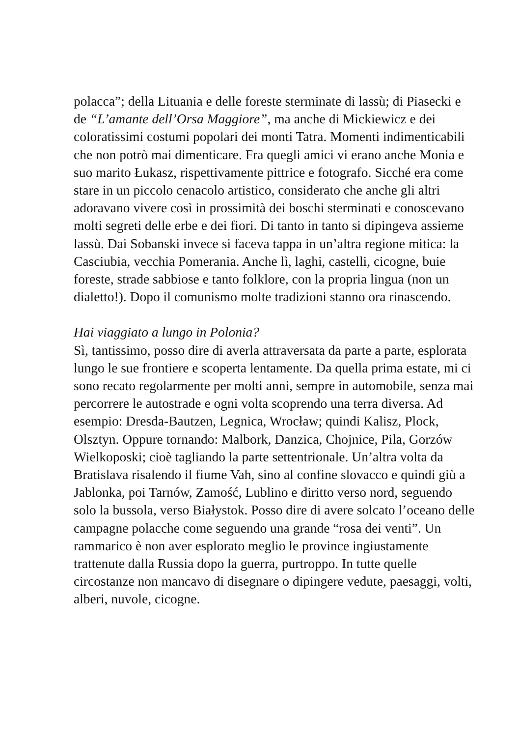polacca”; della Lituania e delle foreste sterminate di lassù; di Piasecki e de “L’amante dell’Orsa Maggiore”, ma anche di Mickiewicz e dei coloratissimi costumi popolari dei monti Tatra. Momenti indimenticabili che non potrò mai dimenticare. Fra quegli amici vi erano anche Monia e suo marito Łukasz, rispettivamente pittrice e fotografo. Sicché era come stare in un piccolo cenacolo artistico, considerato che anche gli altri adoravano vivere così in prossimità dei boschi sterminati e conoscevano molti segreti delle erbe e dei fiori. Di tanto in tanto si dipingeva assieme lassù. Dai Sobanski invece si faceva tappa in un’altra regione mitica: la Casciubia, vecchia Pomerania. Anche lì, laghi, castelli, cicogne, buie foreste, strade sabbiose e tanto folklore, con la propria lingua (non un dialetto!). Dopo il comunismo molte tradizioni stanno ora rinascendo.
Hai viaggiato a lungo in Polonia?
Sì, tantissimo, posso dire di averla attraversata da parte a parte, esplorata lungo le sue frontiere e scoperta lentamente. Da quella prima estate, mi ci sono recato regolarmente per molti anni, sempre in automobile, senza mai percorrere le autostrade e ogni volta scoprendo una terra diversa. Ad esempio: Dresda-Bautzen, Legnica, Wrocław; quindi Kalisz, Plock, Olsztyn. Oppure tornando: Malbork, Danzica, Chojnice, Pila, Gorzów Wielkoposki; cioè tagliando la parte settentrionale. Un’altra volta da Bratislava risalendo il fiume Vah, sino al confine slovacco e quindi giù a Jablonka, poi Tarnów, Zamość, Lublino e diritto verso nord, seguendo solo la bussola, verso Białystok. Posso dire di avere solcato l’oceano delle campagne polacche come seguendo una grande “rosa dei venti”. Un rammarico è non aver esplorato meglio le province ingiustamente trattenute dalla Russia dopo la guerra, purtroppo. In tutte quelle circostanze non mancavo di disegnare o dipingere vedute, paesaggi, volti, alberi, nuvole, cicogne.